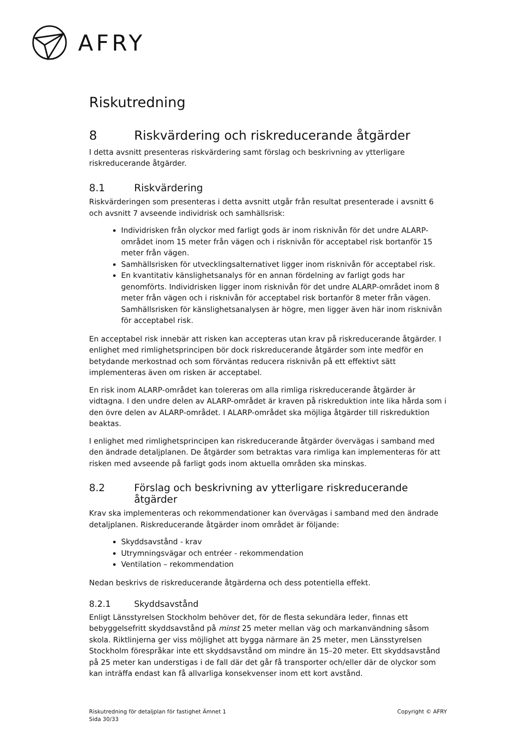AFRY
Riskutredning
8 Riskvärdering och riskreducerande åtgärder
I detta avsnitt presenteras riskvärdering samt förslag och beskrivning av ytterligare riskreducerande åtgärder.
8.1 Riskvärdering
Riskvärderingen som presenteras i detta avsnitt utgår från resultat presenterade i avsnitt 6 och avsnitt 7 avseende individrisk och samhällsrisk:
Individrisken från olyckor med farligt gods är inom risknivån för det undre ALARP-området inom 15 meter från vägen och i risknivån för acceptabel risk bortanför 15 meter från vägen.
Samhällsrisken för utvecklingsalternativet ligger inom risknivån för acceptabel risk.
En kvantitativ känslighetsanalys för en annan fördelning av farligt gods har genomförts. Individrisken ligger inom risknivån för det undre ALARP-området inom 8 meter från vägen och i risknivån för acceptabel risk bortanför 8 meter från vägen. Samhällsrisken för känslighetsanalysen är högre, men ligger även här inom risknivån för acceptabel risk.
En acceptabel risk innebär att risken kan accepteras utan krav på riskreducerande åtgärder. I enlighet med rimlighetsprincipen bör dock riskreducerande åtgärder som inte medför en betydande merkostnad och som förväntas reducera risknivån på ett effektivt sätt implementeras även om risken är acceptabel.
En risk inom ALARP-området kan tolereras om alla rimliga riskreducerande åtgärder är vidtagna. I den undre delen av ALARP-området är kraven på riskreduktion inte lika hårda som i den övre delen av ALARP-området. I ALARP-området ska möjliga åtgärder till riskreduktion beaktas.
I enlighet med rimlighetsprincipen kan riskreducerande åtgärder övervägas i samband med den ändrade detaljplanen. De åtgärder som betraktas vara rimliga kan implementeras för att risken med avseende på farligt gods inom aktuella områden ska minskas.
8.2 Förslag och beskrivning av ytterligare riskreducerande åtgärder
Krav ska implementeras och rekommendationer kan övervägas i samband med den ändrade detaljplanen. Riskreducerande åtgärder inom området är följande:
Skyddsavstånd - krav
Utrymningsvägar och entréer - rekommendation
Ventilation – rekommendation
Nedan beskrivs de riskreducerande åtgärderna och dess potentiella effekt.
8.2.1 Skyddsavstånd
Enligt Länsstyrelsen Stockholm behöver det, för de flesta sekundära leder, finnas ett bebyggelsefritt skyddsavstånd på minst 25 meter mellan väg och markanvändning såsom skola. Riktlinjerna ger viss möjlighet att bygga närmare än 25 meter, men Länsstyrelsen Stockholm förespråkar inte ett skyddsavstånd om mindre än 15–20 meter. Ett skyddsavstånd på 25 meter kan understigas i de fall där det går få transporter och/eller där de olyckor som kan inträffa endast kan få allvarliga konsekvenser inom ett kort avstånd.
Riskutredning för detaljplan för fastighet Ämnet 1
Sida 30/33
Copyright © AFRY